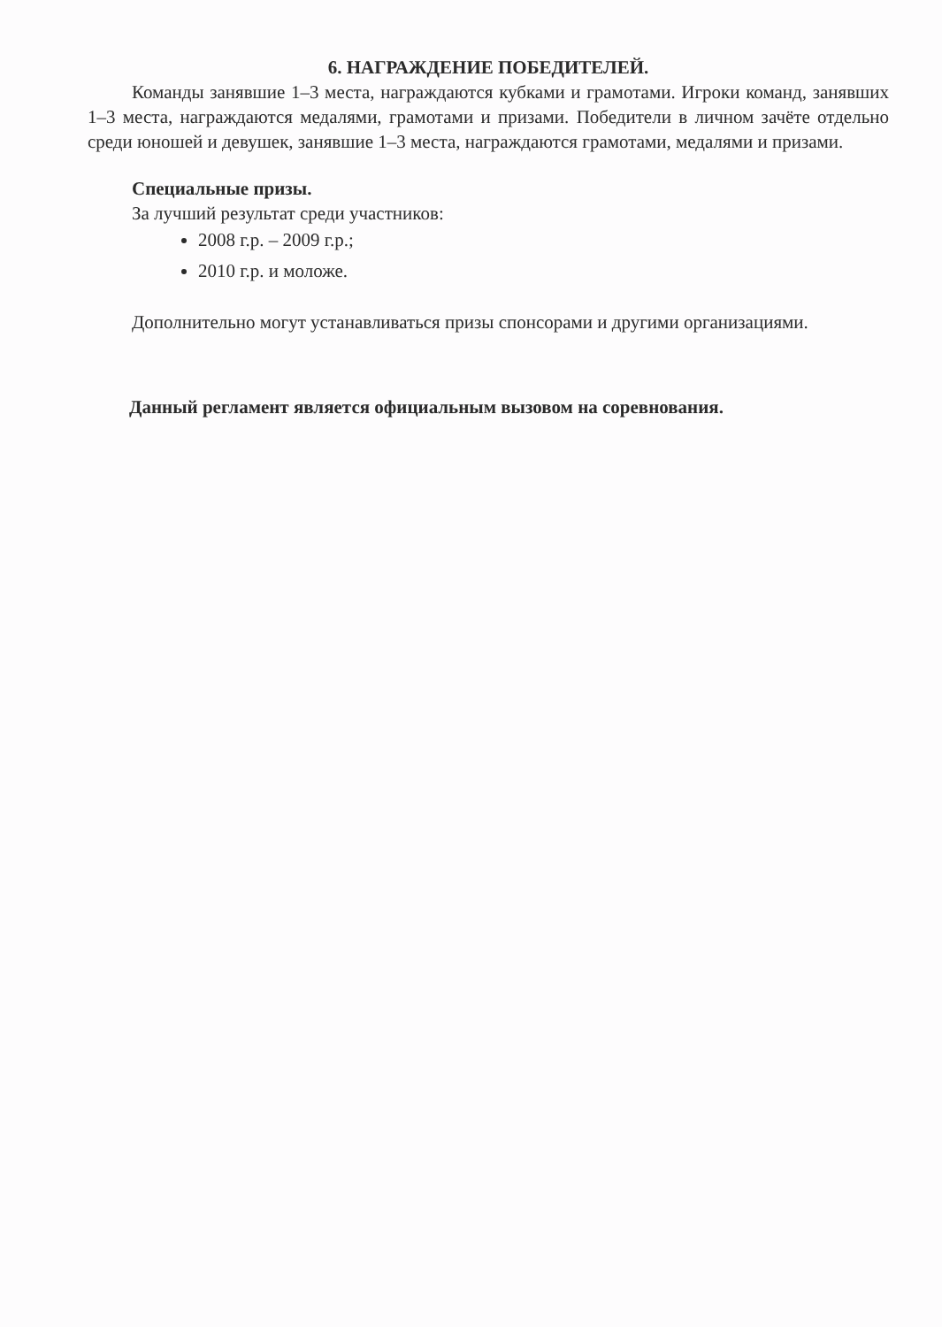6. НАГРАЖДЕНИЕ ПОБЕДИТЕЛЕЙ.
Команды занявшие 1–3 места, награждаются кубками и грамотами. Игроки команд, занявших 1–3 места, награждаются медалями, грамотами и призами. Победители в личном зачёте отдельно среди юношей и девушек, занявшие 1–3 места, награждаются грамотами, медалями и призами.
Специальные призы.
За лучший результат среди участников:
2008 г.р. – 2009 г.р.;
2010 г.р. и моложе.
Дополнительно могут устанавливаться призы спонсорами и другими организациями.
Данный регламент является официальным вызовом на соревнования.